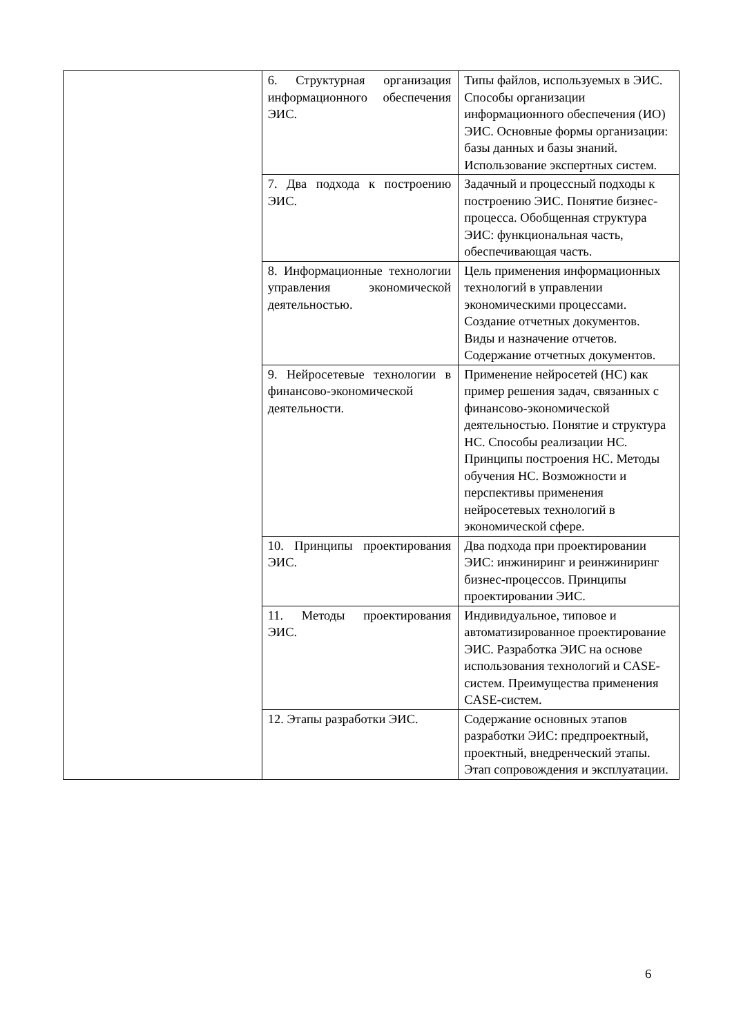| | 6. Структурная организация информационного обеспечения ЭИС. | Типы файлов, используемых в ЭИС. Способы организации информационного обеспечения (ИО) ЭИС. Основные формы организации: базы данных и базы знаний. Использование экспертных систем. |
| | 7. Два подхода к построению ЭИС. | Задачный и процессный подходы к построению ЭИС. Понятие бизнес-процесса. Обобщенная структура ЭИС: функциональная часть, обеспечивающая часть. |
| | 8. Информационные технологии управления экономической деятельностью. | Цель применения информационных технологий в управлении экономическими процессами. Создание отчетных документов. Виды и назначение отчетов. Содержание отчетных документов. |
| | 9. Нейросетевые технологии в финансово-экономической деятельности. | Применение нейросетей (НС) как пример решения задач, связанных с финансово-экономической деятельностью. Понятие и структура НС. Способы реализации НС. Принципы построения НС. Методы обучения НС. Возможности и перспективы применения нейросетевых технологий в экономической сфере. |
| | 10. Принципы проектирования ЭИС. | Два подхода при проектировании ЭИС: инжиниринг и реинжиниринг бизнес-процессов. Принципы проектировании ЭИС. |
| | 11. Методы проектирования ЭИС. | Индивидуальное, типовое и автоматизированное проектирование ЭИС. Разработка ЭИС на основе использования технологий и CASE-систем. Преимущества применения CASE-систем. |
| | 12. Этапы разработки ЭИС. | Содержание основных этапов разработки ЭИС: предпроектный, проектный, внедренческий этапы. Этап сопровождения и эксплуатации. |
6